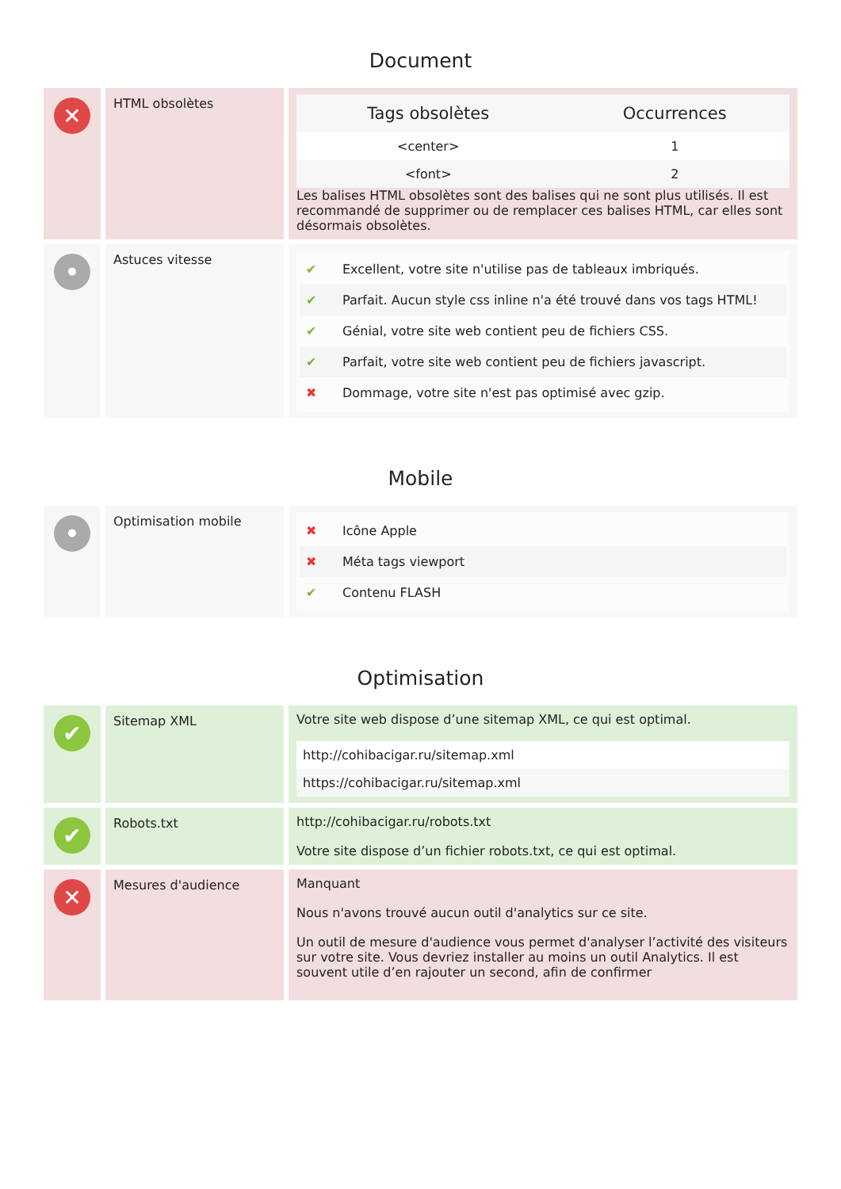Document
✕
HTML obsolètes
| Tags obsolètes | Occurrences |
| --- | --- |
| <center> | 1 |
| <font> | 2 |
Les balises HTML obsolètes sont des balises qui ne sont plus utilisés. Il est recommandé de supprimer ou de remplacer ces balises HTML, car elles sont désormais obsolètes.
•
Astuces vitesse
| ✔ | Excellent, votre site n'utilise pas de tableaux imbriqués. |
| ✔ | Parfait. Aucun style css inline n'a été trouvé dans vos tags HTML! |
| ✔ | Génial, votre site web contient peu de fichiers CSS. |
| ✔ | Parfait, votre site web contient peu de fichiers javascript. |
| ✖ | Dommage, votre site n'est pas optimisé avec gzip. |
Mobile
•
Optimisation mobile
| ✖ | Icône Apple |
| ✖ | Méta tags viewport |
| ✔ | Contenu FLASH |
Optimisation
✔
Sitemap XML Votre site web dispose d’une sitemap XML, ce qui est optimal.
| http://cohibacigar.ru/sitemap.xml |
| https://cohibacigar.ru/sitemap.xml |
✔
Robots.txt http://cohibacigar.ru/robots.txt
Votre site dispose d’un fichier robots.txt, ce qui est optimal.
✕
Mesures d'audience Manquant
Nous n'avons trouvé aucun outil d'analytics sur ce site.
Un outil de mesure d'audience vous permet d'analyser l’activité des visiteurs sur votre site. Vous devriez installer au moins un outil Analytics. Il est souvent utile d’en rajouter un second, afin de confirmer